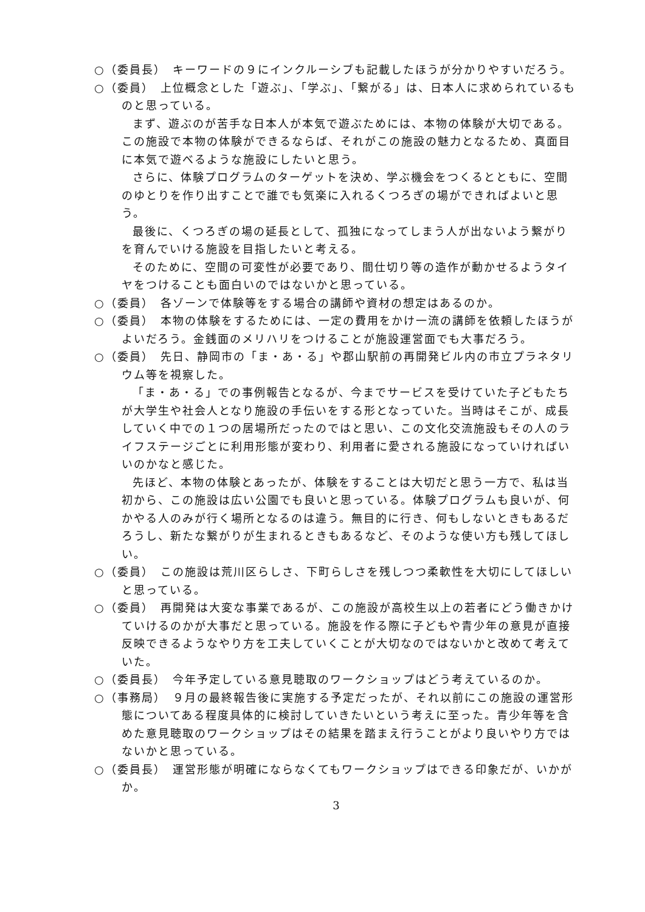○（委員長）　キーワードの９にインクルーシブも記載したほうが分かりやすいだろう。
○（委員）　上位概念とした「遊ぶ」、「学ぶ」、「繋がる」は、日本人に求められているものと思っている。
まず、遊ぶのが苦手な日本人が本気で遊ぶためには、本物の体験が大切である。この施設で本物の体験ができるならば、それがこの施設の魅力となるため、真面目に本気で遊べるような施設にしたいと思う。
さらに、体験プログラムのターゲットを決め、学ぶ機会をつくるとともに、空間のゆとりを作り出すことで誰でも気楽に入れるくつろぎの場ができればよいと思う。
最後に、くつろぎの場の延長として、孤独になってしまう人が出ないよう繋がりを育んでいける施設を目指したいと考える。
そのために、空間の可変性が必要であり、間仕切り等の造作が動かせるようタイヤをつけることも面白いのではないかと思っている。
○（委員）　各ゾーンで体験等をする場合の講師や資材の想定はあるのか。
○（委員）　本物の体験をするためには、一定の費用をかけ一流の講師を依頼したほうがよいだろう。金銭面のメリハリをつけることが施設運営面でも大事だろう。
○（委員）　先日、静岡市の「ま・あ・る」や郡山駅前の再開発ビル内の市立プラネタリウム等を視察した。
「ま・あ・る」での事例報告となるが、今までサービスを受けていた子どもたちが大学生や社会人となり施設の手伝いをする形となっていた。当時はそこが、成長していく中での１つの居場所だったのではと思い、この文化交流施設もその人のライフステージごとに利用形態が変わり、利用者に愛される施設になっていければいいのかなと感じた。
先ほど、本物の体験とあったが、体験をすることは大切だと思う一方で、私は当初から、この施設は広い公園でも良いと思っている。体験プログラムも良いが、何かやる人のみが行く場所となるのは違う。無目的に行き、何もしないときもあるだろうし、新たな繋がりが生まれるときもあるなど、そのような使い方も残してほしい。
○（委員）　この施設は荒川区らしさ、下町らしさを残しつつ柔軟性を大切にしてほしいと思っている。
○（委員）　再開発は大変な事業であるが、この施設が高校生以上の若者にどう働きかけていけるのかが大事だと思っている。施設を作る際に子どもや青少年の意見が直接反映できるようなやり方を工夫していくことが大切なのではないかと改めて考えていた。
○（委員長）　今年予定している意見聴取のワークショップはどう考えているのか。
○（事務局）　９月の最終報告後に実施する予定だったが、それ以前にこの施設の運営形態についてある程度具体的に検討していきたいという考えに至った。青少年等を含めた意見聴取のワークショップはその結果を踏まえ行うことがより良いやり方ではないかと思っている。
○（委員長）　運営形態が明確にならなくてもワークショップはできる印象だが、いかがか。
3